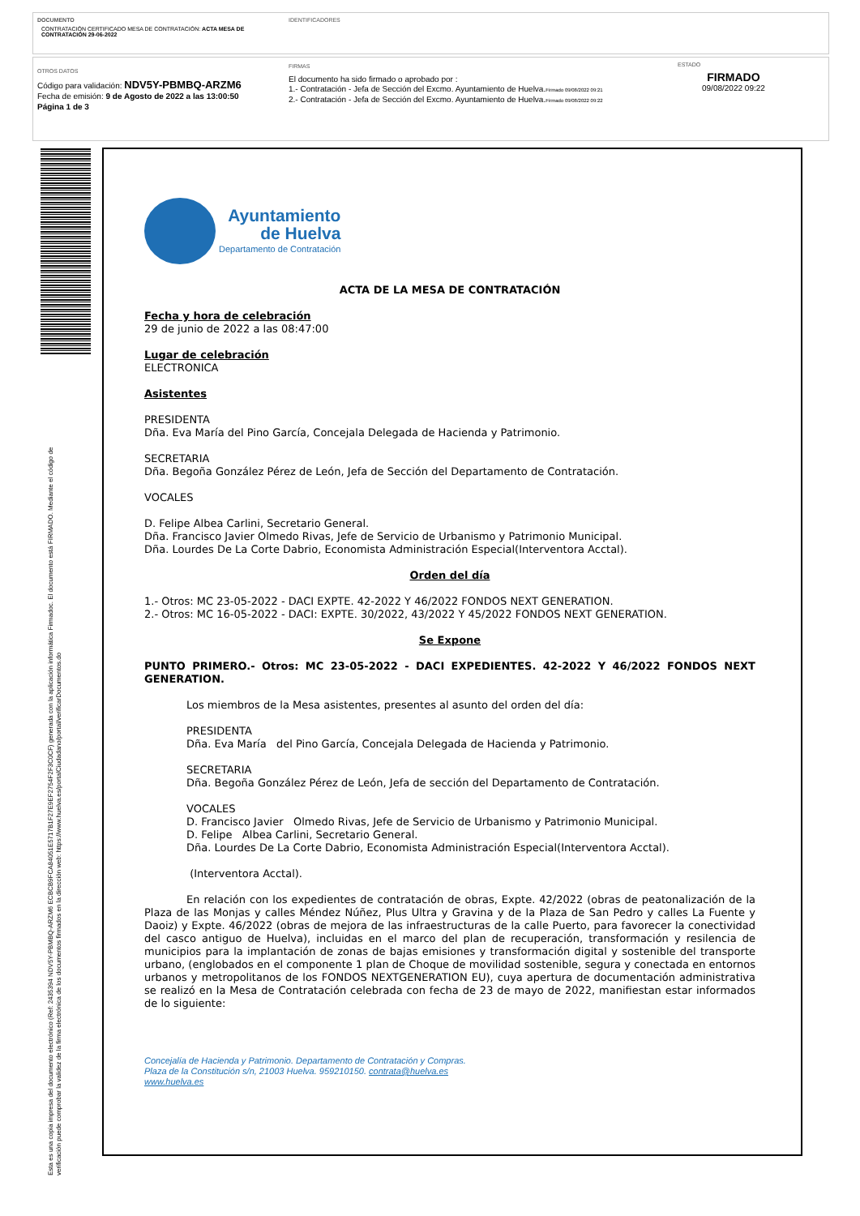DOCUMENTO
CONTRATACIÓN CERTIFICADO MESA DE CONTRATACIÓN: ACTA MESA DE CONTRATACIÓN 29-06-2022
IDENTIFICADORES
OTROS DATOS
Código para validación: NDV5Y-PBMBQ-ARZM6
Fecha de emisión: 9 de Agosto de 2022 a las 13:00:50
Página 1 de 3
FIRMAS
El documento ha sido firmado o aprobado por :
1.- Contratación - Jefa de Sección del Excmo. Ayuntamiento de Huelva.Firmado 09/08/2022 09:21
2.- Contratación - Jefa de Sección del Excmo. Ayuntamiento de Huelva.Firmado 09/08/2022 09:22
ESTADO
FIRMADO
09/08/2022 09:22
Esta es una copia impresa del documento electrónico (Ref: 2435394 NDV5Y-PBMBQ-ARZM6 ECBCB9FCA84051E5717B1F27E9EF2754F2F3C0CF) generada con la aplicación informática Firmadoc. El documento está FIRMADO. Mediante el código de
verificación puede comprobar la validez de la firma electrónica de los documentos firmados en la dirección web: https://www.huelva.es/portalCiudadano/portal/verificarDocumentos.do
Ayuntamiento
de Huelva
Departamento de Contratación
ACTA DE LA MESA DE CONTRATACIÓN
Fecha y hora de celebración
29 de junio de 2022 a las 08:47:00
Lugar de celebración
ELECTRONICA
Asistentes
PRESIDENTA
Dña. Eva María del Pino García, Concejala Delegada de Hacienda y Patrimonio.
SECRETARIA
Dña. Begoña González Pérez de León, Jefa de Sección del Departamento de Contratación.
VOCALES
D. Felipe Albea Carlini, Secretario General.
Dña. Francisco Javier Olmedo Rivas, Jefe de Servicio de Urbanismo y Patrimonio Municipal.
Dña. Lourdes De La Corte Dabrio, Economista Administración Especial(Interventora Acctal).
Orden del día
1.- Otros: MC 23-05-2022 - DACI EXPTE. 42-2022 Y 46/2022 FONDOS NEXT GENERATION.
2.- Otros: MC 16-05-2022 - DACI: EXPTE. 30/2022, 43/2022 Y 45/2022 FONDOS NEXT GENERATION.
Se Expone
PUNTO PRIMERO.- Otros: MC 23-05-2022 - DACI EXPEDIENTES. 42-2022 Y 46/2022 FONDOS NEXT GENERATION.
Los miembros de la Mesa asistentes, presentes al asunto del orden del día:
PRESIDENTA
Dña. Eva María del Pino García, Concejala Delegada de Hacienda y Patrimonio.
SECRETARIA
Dña. Begoña González Pérez de León, Jefa de sección del Departamento de Contratación.
VOCALES
D. Francisco Javier Olmedo Rivas, Jefe de Servicio de Urbanismo y Patrimonio Municipal.
D. Felipe Albea Carlini, Secretario General.
Dña. Lourdes De La Corte Dabrio, Economista Administración Especial(Interventora Acctal).
(Interventora Acctal).
En relación con los expedientes de contratación de obras, Expte. 42/2022 (obras de peatonalización de la Plaza de las Monjas y calles Méndez Núñez, Plus Ultra y Gravina y de la Plaza de San Pedro y calles La Fuente y Daoiz) y Expte. 46/2022 (obras de mejora de las infraestructuras de la calle Puerto, para favorecer la conectividad del casco antiguo de Huelva), incluidas en el marco del plan de recuperación, transformación y resilencia de municipios para la implantación de zonas de bajas emisiones y transformación digital y sostenible del transporte urbano, (englobados en el componente 1 plan de Choque de movilidad sostenible, segura y conectada en entornos urbanos y metropolitanos de los FONDOS NEXTGENERATION EU), cuya apertura de documentación administrativa se realizó en la Mesa de Contratación celebrada con fecha de 23 de mayo de 2022, manifiestan estar informados de lo siguiente:
Concejalía de Hacienda y Patrimonio. Departamento de Contratación y Compras.
Plaza de la Constitución s/n, 21003 Huelva. 959210150. contrata@huelva.es
www.huelva.es